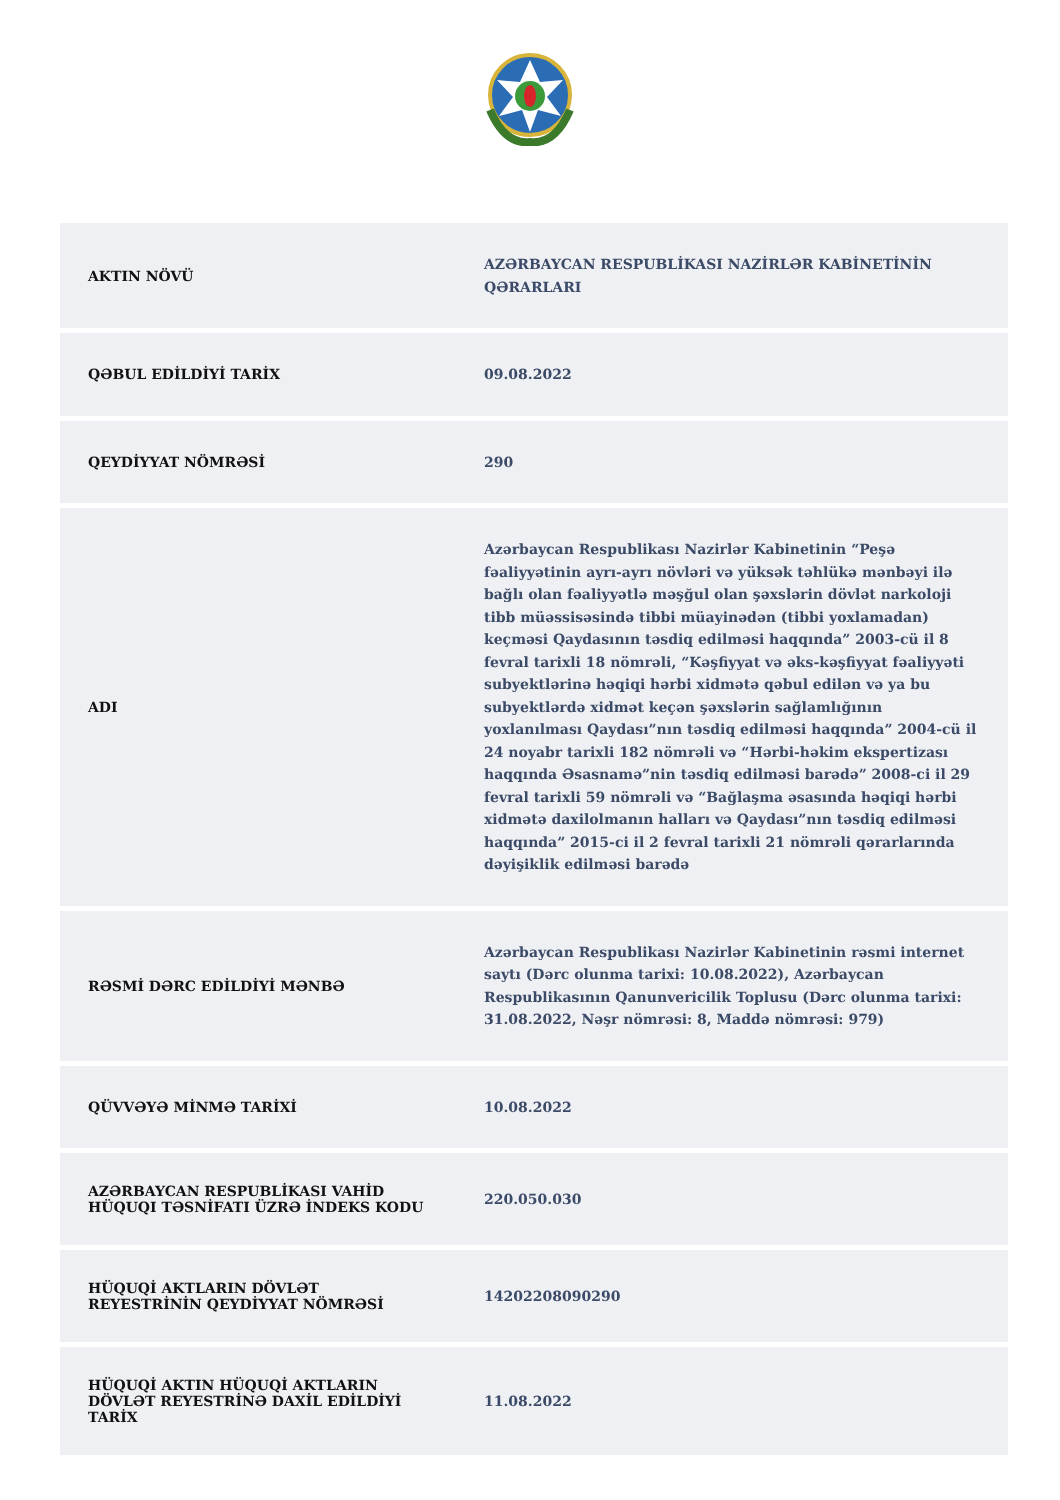| AKTIN NÖVÜ | AZƏRBAYCAN RESPUBLİKASI NAZİRLƏR KABİNETİNİN QƏRARLARI |
| QƏBUL EDİLDİYİ TARİX | 09.08.2022 |
| QEYDİYYAT NÖMRƏSİ | 290 |
| ADI | Azərbaycan Respublikası Nazirlər Kabinetinin “Peşə fəaliyyətinin ayrı-ayrı növləri və yüksək təhlükə mənbəyi ilə bağlı olan fəaliyyətlə məşğul olan şəxslərin dövlət narkoloji tibb müəssisəsində tibbi müayinədən (tibbi yoxlamadan) keçməsi Qaydasının təsdiq edilməsi haqqında” 2003-cü il 8 fevral tarixli 18 nömrəli, “Kəşfiyyat və əks-kəşfiyyat fəaliyyəti subyektlərinə həqiqi hərbi xidmətə qəbul edilən və ya bu subyektlərdə xidmət keçən şəxslərin sağlamlığının yoxlanılması Qaydası”nın təsdiq edilməsi haqqında” 2004-cü il 24 noyabr tarixli 182 nömrəli və “Hərbi-həkim ekspertizası haqqında Əsasnamə”nin təsdiq edilməsi barədə” 2008-ci il 29 fevral tarixli 59 nömrəli və “Bağlaşma əsasında həqiqi hərbi xidmətə daxilolmanın halları və Qaydası”nın təsdiq edilməsi haqqında” 2015-ci il 2 fevral tarixli 21 nömrəli qərarlarında dəyişiklik edilməsi barədə |
| RƏSMİ DƏRC EDİLDİYİ MƏNBƏ | Azərbaycan Respublikası Nazirlər Kabinetinin rəsmi internet saytı (Dərc olunma tarixi: 10.08.2022), Azərbaycan Respublikasının Qanunvericilik Toplusu (Dərc olunma tarixi: 31.08.2022, Nəşr nömrəsi: 8, Maddə nömrəsi: 979) |
| QÜVVƏYƏ MİNMƏ TARİXİ | 10.08.2022 |
| AZƏRBAYCAN RESPUBLİKASI VAHİD HÜQUQI TƏSNİFATI ÜZRƏ İNDEKS KODU | 220.050.030 |
| HÜQUQİ AKTLARIN DÖVLƏT REYESTRİNİN QEYDİYYAT NÖMRƏSİ | 14202208090290 |
| HÜQUQİ AKTIN HÜQUQİ AKTLARIN DÖVLƏT REYESTRİNƏ DAXİL EDİLDİYİ TARİX | 11.08.2022 |